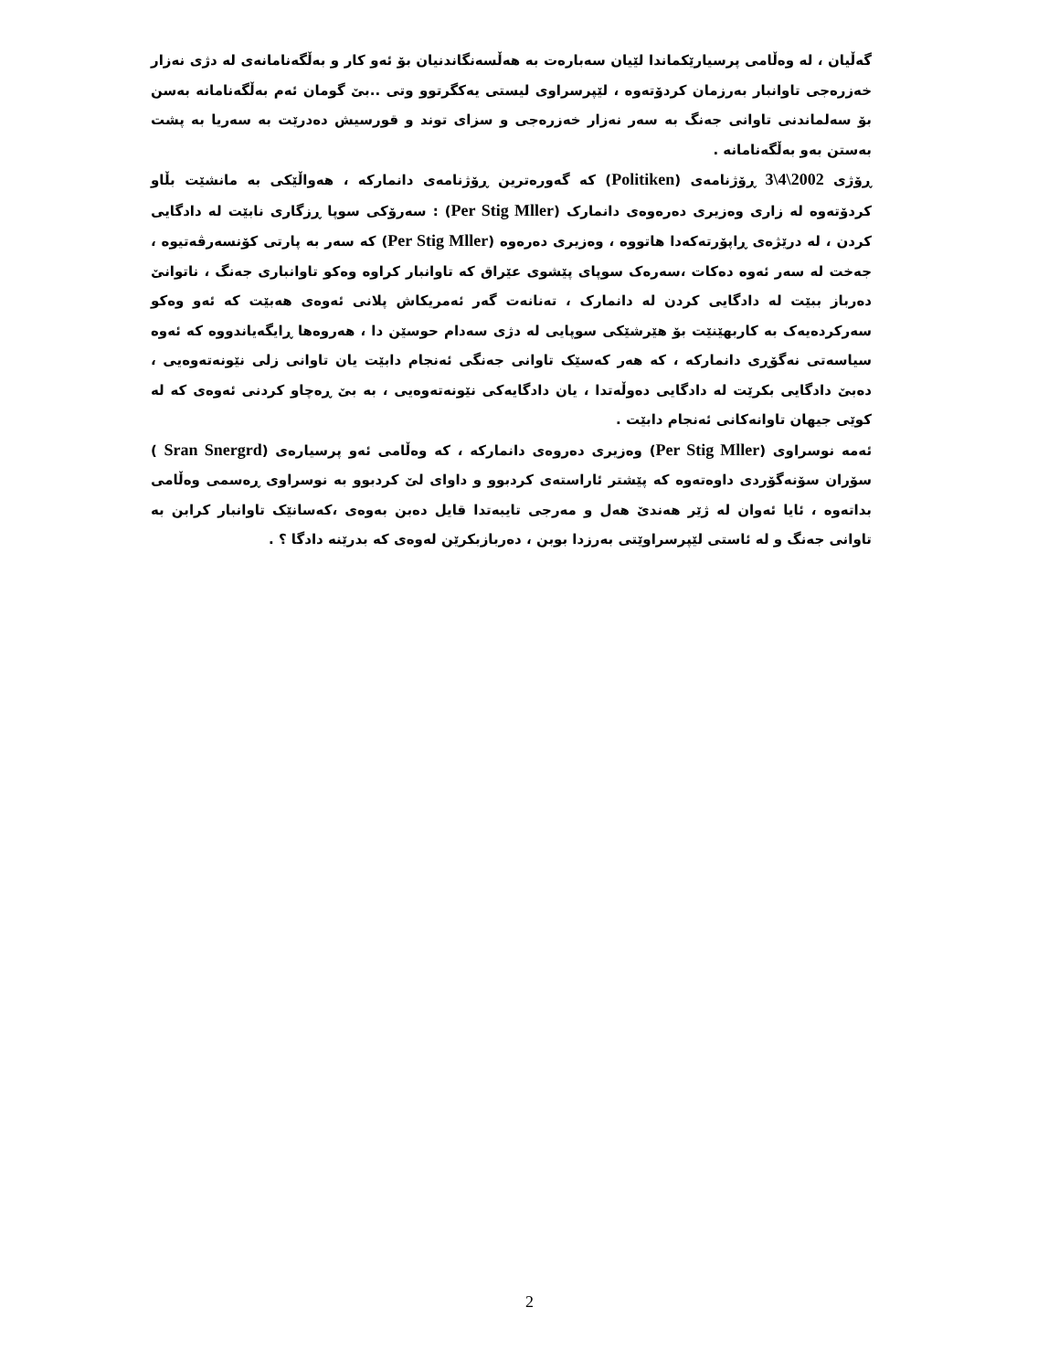گەڵیان ، لە وەڵامی پرسیارێکماندا لێیان سەبارەت بە هەڵسەنگاندنیان بۆ ئەو کار و بەڵگەنامانەی لە دژی نەزار خەزرەجی تاوانبار بەرزمان کردۆتەوە ، لێپرسراوی لیستی یەکگرتوو وتی ..بێ گومان ئەم بەڵگەنامانە بەسن بۆ سەلماندنی تاوانی جەنگ بە سەر نەزار خەزرەجی و سزای توند و قورسیش دەدرێت بە سەریا بە پشت بەستن بەو بەڵگەنامانە .
ڕۆژی 2002\4\3 ڕۆژنامەی (Politiken) کە گەورەترین ڕۆژنامەی دانمارکە ، هەواڵێکی بە مانشێت بڵاو کردۆتەوە لە زاری وەزیری دەرەوەی دانمارک (Per Stig Mller) : سەرۆکی سوپا ڕزگاری نابێت لە دادگایی کردن ، لە درێژەی ڕاپۆرتەکەدا هاتووە ، وەزیری دەرەوە (Per Stig Mller) کە سەر بە پارتی کۆنسەرڤەتیوە ، جەخت لە سەر ئەوە دەکات ،سەرەک سوپای پێشوی عێراق کە تاوانبار کراوە وەکو تاوانباری جەنگ ، ناتوانێ دەرباز ببێت لە دادگایی کردن لە دانمارک ، تەنانەت گەر ئەمریکاش پلانی ئەوەی هەبێت کە ئەو وەکو سەرکردەیەک بە کاربهێنێت بۆ هێرشێکی سوپایی لە دژی سەدام حوسێن دا ، هەروەها ڕایگەیاندووە کە ئەوە سیاسەتی نەگۆڕی دانمارکە ، کە هەر کەسێک تاوانی جەنگی ئەنجام دابێت یان تاوانی زلی نێونەتەوەیی ، دەبێ دادگایی بکرێت لە دادگایی دەوڵەتدا ، یان دادگایەکی نێونەتەوەیی ، بە بێ ڕەچاو کردنی ئەوەی کە لە کوێی جیهان تاوانەکانی ئەنجام دابێت .
ئەمە نوسراوی (Per Stig Mller) وەزیری دەروەی دانمارکە ، کە وەڵامی ئەو پرسیارەی (Sran Snergrd ) سۆران سۆنەگۆردی داوەتەوە کە پێشتر ئاراستەی کردبوو و داوای لێ کردبوو بە نوسراوی ڕەسمی وەڵامی بداتەوە ، ئایا ئەوان لە ژێر هەندێ هەل و مەرجی تایبەتدا قایل دەبن بەوەی ،کەسانێک تاوانبار کرابن بە تاوانی جەنگ و لە ئاستی لێپرسراوێتی بەرزدا بوبن ، دەربازبکرێن لەوەی کە بدرێنە دادگا ؟ .
2